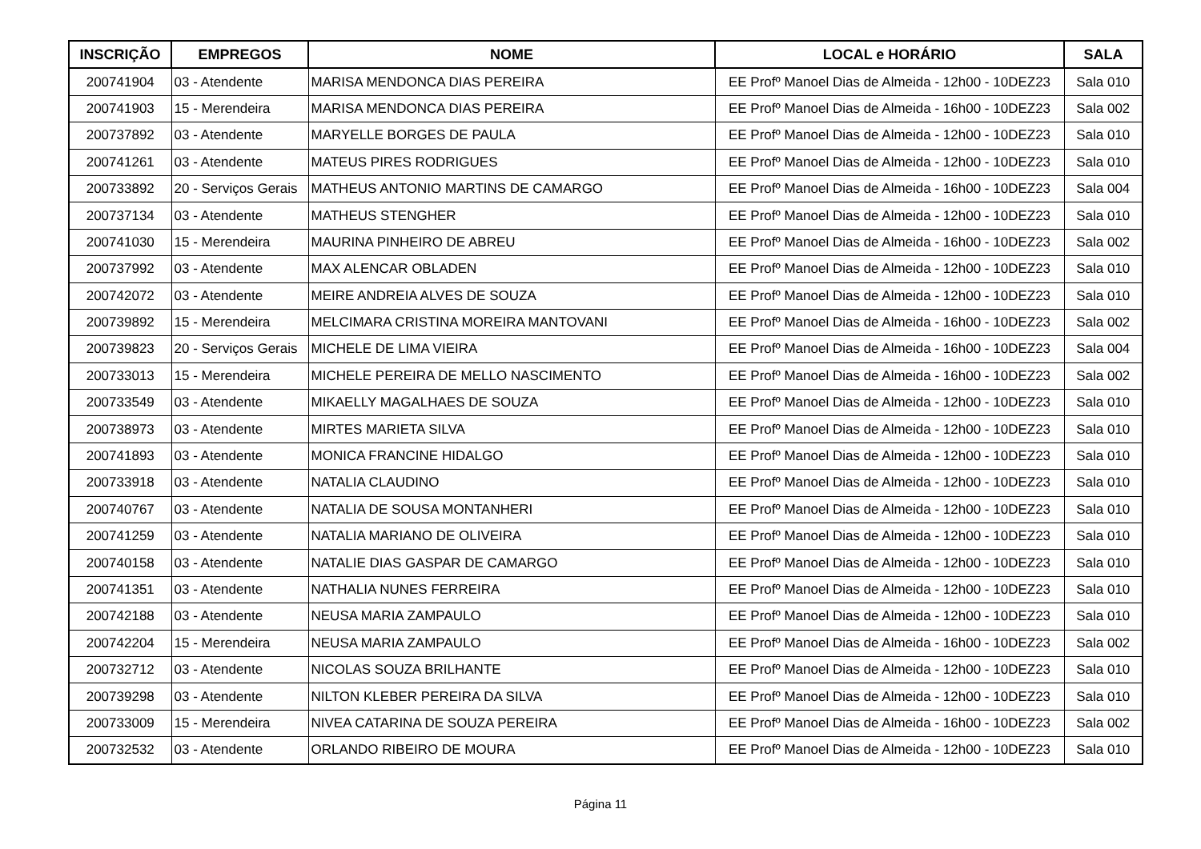| INSCRIÇÃO | EMPREGOS | NOME | LOCAL e HORÁRIO | SALA |
| --- | --- | --- | --- | --- |
| 200741904 | 03 - Atendente | MARISA MENDONCA DIAS PEREIRA | EE Profº Manoel Dias de Almeida - 12h00 - 10DEZ23 | Sala 010 |
| 200741903 | 15 - Merendeira | MARISA MENDONCA DIAS PEREIRA | EE Profº Manoel Dias de Almeida - 16h00 - 10DEZ23 | Sala 002 |
| 200737892 | 03 - Atendente | MARYELLE BORGES DE PAULA | EE Profº Manoel Dias de Almeida - 12h00 - 10DEZ23 | Sala 010 |
| 200741261 | 03 - Atendente | MATEUS PIRES RODRIGUES | EE Profº Manoel Dias de Almeida - 12h00 - 10DEZ23 | Sala 010 |
| 200733892 | 20 - Serviços Gerais | MATHEUS ANTONIO MARTINS DE CAMARGO | EE Profº Manoel Dias de Almeida - 16h00 - 10DEZ23 | Sala 004 |
| 200737134 | 03 - Atendente | MATHEUS STENGHER | EE Profº Manoel Dias de Almeida - 12h00 - 10DEZ23 | Sala 010 |
| 200741030 | 15 - Merendeira | MAURINA PINHEIRO DE ABREU | EE Profº Manoel Dias de Almeida - 16h00 - 10DEZ23 | Sala 002 |
| 200737992 | 03 - Atendente | MAX ALENCAR OBLADEN | EE Profº Manoel Dias de Almeida - 12h00 - 10DEZ23 | Sala 010 |
| 200742072 | 03 - Atendente | MEIRE ANDREIA ALVES DE SOUZA | EE Profº Manoel Dias de Almeida - 12h00 - 10DEZ23 | Sala 010 |
| 200739892 | 15 - Merendeira | MELCIMARA CRISTINA MOREIRA MANTOVANI | EE Profº Manoel Dias de Almeida - 16h00 - 10DEZ23 | Sala 002 |
| 200739823 | 20 - Serviços Gerais | MICHELE DE LIMA VIEIRA | EE Profº Manoel Dias de Almeida - 16h00 - 10DEZ23 | Sala 004 |
| 200733013 | 15 - Merendeira | MICHELE PEREIRA DE MELLO NASCIMENTO | EE Profº Manoel Dias de Almeida - 16h00 - 10DEZ23 | Sala 002 |
| 200733549 | 03 - Atendente | MIKAELLY MAGALHAES DE SOUZA | EE Profº Manoel Dias de Almeida - 12h00 - 10DEZ23 | Sala 010 |
| 200738973 | 03 - Atendente | MIRTES MARIETA SILVA | EE Profº Manoel Dias de Almeida - 12h00 - 10DEZ23 | Sala 010 |
| 200741893 | 03 - Atendente | MONICA FRANCINE HIDALGO | EE Profº Manoel Dias de Almeida - 12h00 - 10DEZ23 | Sala 010 |
| 200733918 | 03 - Atendente | NATALIA CLAUDINO | EE Profº Manoel Dias de Almeida - 12h00 - 10DEZ23 | Sala 010 |
| 200740767 | 03 - Atendente | NATALIA DE SOUSA MONTANHERI | EE Profº Manoel Dias de Almeida - 12h00 - 10DEZ23 | Sala 010 |
| 200741259 | 03 - Atendente | NATALIA MARIANO DE OLIVEIRA | EE Profº Manoel Dias de Almeida - 12h00 - 10DEZ23 | Sala 010 |
| 200740158 | 03 - Atendente | NATALIE DIAS GASPAR DE CAMARGO | EE Profº Manoel Dias de Almeida - 12h00 - 10DEZ23 | Sala 010 |
| 200741351 | 03 - Atendente | NATHALIA NUNES FERREIRA | EE Profº Manoel Dias de Almeida - 12h00 - 10DEZ23 | Sala 010 |
| 200742188 | 03 - Atendente | NEUSA MARIA ZAMPAULO | EE Profº Manoel Dias de Almeida - 12h00 - 10DEZ23 | Sala 010 |
| 200742204 | 15 - Merendeira | NEUSA MARIA ZAMPAULO | EE Profº Manoel Dias de Almeida - 16h00 - 10DEZ23 | Sala 002 |
| 200732712 | 03 - Atendente | NICOLAS SOUZA BRILHANTE | EE Profº Manoel Dias de Almeida - 12h00 - 10DEZ23 | Sala 010 |
| 200739298 | 03 - Atendente | NILTON KLEBER PEREIRA DA SILVA | EE Profº Manoel Dias de Almeida - 12h00 - 10DEZ23 | Sala 010 |
| 200733009 | 15 - Merendeira | NIVEA CATARINA DE SOUZA PEREIRA | EE Profº Manoel Dias de Almeida - 16h00 - 10DEZ23 | Sala 002 |
| 200732532 | 03 - Atendente | ORLANDO RIBEIRO DE MOURA | EE Profº Manoel Dias de Almeida - 12h00 - 10DEZ23 | Sala 010 |
Página 11